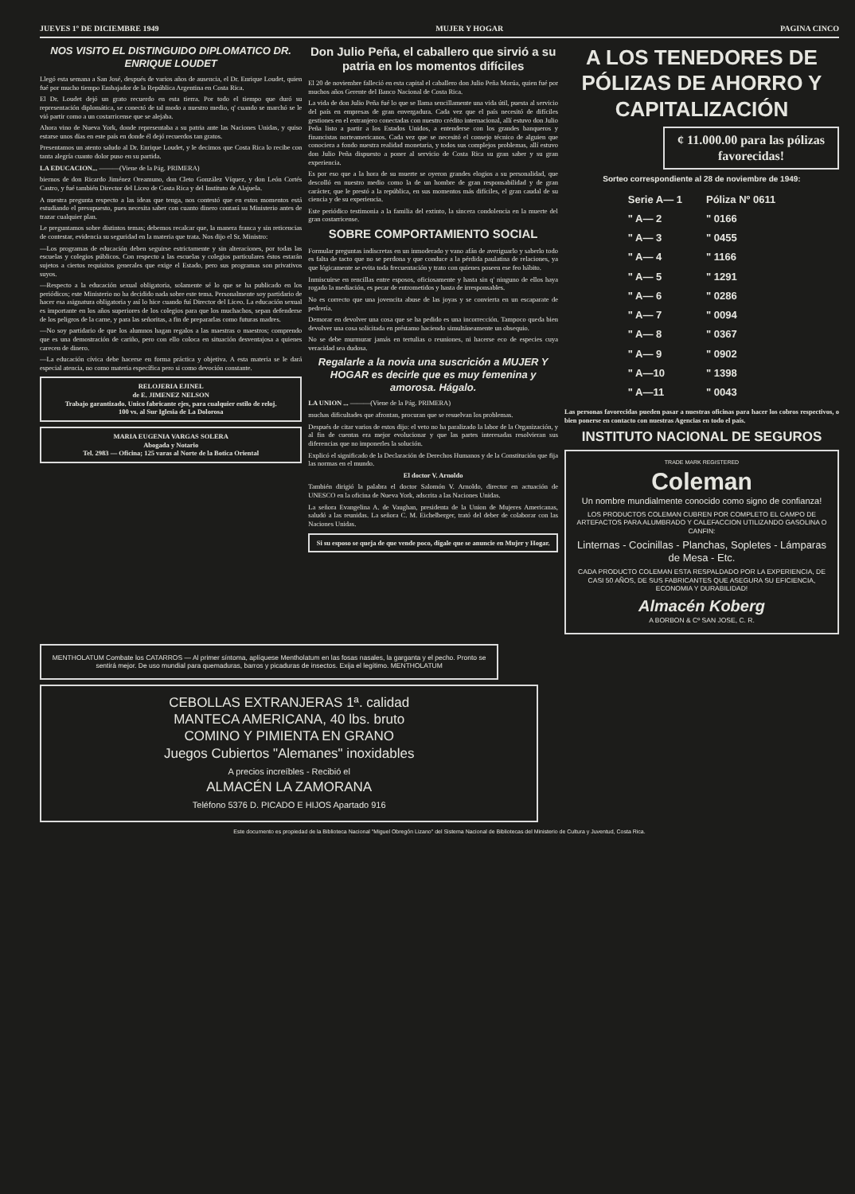JUEVES 1º DE DICIEMBRE 1949 MUJER Y HOGAR PAGINA CINCO
NOS VISITO EL DISTINGUIDO DIPLOMATICO DR. ENRIQUE LOUDET
Llegó esta semana a San José, después de varios años de ausencia, el Dr. Enrique Loudet, quien fué por mucho tiempo Embajador de la República Argentina en Costa Rica.
El Dr. Loudet dejó un grato recuerdo en esta tierra. Por todo el tiempo que duró su representación diplomática, se conectó de tal modo a nuestro medio, q' cuando se marchó se le vió partir como a un costarricense que se alejaba.
Ahora vino de Nueva York, donde representaba a su patria ante las Naciones Unidas, y quiso estarse unos días en este país en donde él dejó recuerdos tan gratos.
Presentamos un atento saludo al Dr. Enrique Loudet, y le decimos que Costa Rica lo recibe con tanta alegría cuanto dolor puso en su partida.
LA EDUCACION... ———(Viene de la Pág. PRIMERA)
biernos de don Ricardo Jiménez Oreamuno, don Cleto González Víquez, y don León Cortés Castro, y fué también Director del Liceo de Costa Rica y del Instituto de Alajuela.
A nuestra pregunta respecto a las ideas que tenga, nos contestó que en estos momentos está estudiando el presupuesto, pues necesita saber con cuanto dinero contará su Ministerio antes de trazar cualquier plan.
Le preguntamos sobre distintos temas; debemos recalcar que, la manera franca y sin reticencias de contestar, evidencia su seguridad en la materia que trata. Nos dijo el Sr. Ministro:
—Los programas de educación deben seguirse estrictamente y sin alteraciones, por todas las escuelas y colegios públicos. Con respecto a las escuelas y colegios particulares éstos estarán sujetos a ciertos requisitos generales que exige el Estado, pero sus programas son privativos suyos.
—Respecto a la educación sexual obligatoria, solamente sé lo que se ha publicado en los periódicos; este Ministerio no ha decidido nada sobre este tema. Personalmente soy partidario de hacer esa asignatura obligatoria y así lo hice cuando fuí Director del Liceo. La educación sexual es importante en los años superiores de los colegios para que los muchachos, sepan defenderse de los peligros de la carne, y para las señoritas, a fin de prepararlas como futuras madres.
—No soy partidario de que los alumnos hagan regalos a las maestras o maestros; comprendo que es una demostración de cariño, pero con ello coloca en situación desventajosa a quienes carecen de dinero.
—La educación cívica debe hacerse en forma práctica y objetiva. A esta materia se le dará especial atencia, no como materia específica pero si como devoción constante.
RELOJERIA EJINEL
de E. JIMENEZ NELSON
Trabajo garantizado. Unico fabricante ejes, para cualquier estilo de reloj.
100 vs. al Sur Iglesia de La Dolorosa
MARIA EUGENIA VARGAS SOLERA
Abogada y Notario
Tel. 2983 — Oficina; 125 varas al Norte de la Botica Oriental
Don Julio Peña, el caballero que sirvió a su patria en los momentos difíciles
El 20 de noviembre falleció en esta capital el caballero don Julio Peña Morúa, quien fué por muchos años Gerente del Banco Nacional de Costa Rica.
La vida de don Julio Peña fué lo que se llama sencillamente una vida útil, puesta al servicio del país en empresas de gran envergadura. Cada vez que el país necesitó de difíciles gestiones en el extranjero conectadas con nuestro crédito internacional, allí estuvo don Julio Peña listo a partir a los Estados Unidos, a entenderse con los grandes banqueros y financistas norteamericanos. Cada vez que se necesitó el consejo técnico de alguien que conociera a fondo nuestra realidad monetaria, y todos sus complejos problemas, allí estuvo don Julio Peña dispuesto a poner al servicio de Costa Rica su gran saber y su gran experiencia.
Es por eso que a la hora de su muerte se oyeron grandes elogios a su personalidad, que descolló en nuestro medio como la de un hombre de gran responsabilidad y de gran carácter, que le prestó a la república, en sus momentos más difíciles, el gran caudal de su ciencia y de su experiencia.
Este periódico testimonia a la familia del extinto, la sincera condolencia en la muerte del gran costarricense.
SOBRE COMPORTAMIENTO SOCIAL
Formular preguntas indiscretas en un inmoderado y vano afán de averiguarlo y saberlo todo es falta de tacto que no se perdona y que conduce a la pérdida paulatina de relaciones, ya que lógicamente se evita toda frecuentación y trato con quienes poseen ese feo hábito.
Inmiscuirse en rencillas entre esposos, oficiosamente y hasta sin q' ninguno de ellos haya rogado la mediación, es pecar de entrometidos y hasta de irresponsables.
No es correcto que una jovencita abuse de las joyas y se convierta en un escaparate de pedrería.
Demorar en devolver una cosa que se ha pedido es una incorrección. Tampoco queda bien devolver una cosa solicitada en préstamo haciendo simultáneamente un obsequio.
No se debe murmurar jamás en tertulias o reuniones, ni hacerse eco de especies cuya veracidad sea dudosa.
Regalarle a la novia una suscrición a MUJER Y HOGAR es decirle que es muy femenina y amorosa. Hágalo.
LA UNION ... ———(Viene de la Pág. PRIMERA)
muchas dificultades que afrontan, procuran que se resuelvan los problemas.
Después de citar varios de estos dijo: el veto no ha paralizado la labor de la Organización, y al fin de cuentas era mejor evolucionar y que las partes interesadas resolvieran sus diferencias que no imponerles la solución.
Explicó el significado de la Declaración de Derechos Humanos y de la Constitución que fija las normas en el mundo.
El doctor V. Arnoldo
También dirigió la palabra el doctor Salomón V. Arnoldo, director en actuación de UNESCO en la oficina de Nueva York, adscrita a las Naciones Unidas.
La señora Evangelina A. de Vaughan, presidenta de la Union de Mujeres Americanas, saludó a las reunidas. La señora C. M. Eichelberger, trató del deber de colaborar con las Naciones Unidas.
Si su esposo se queja de que vende poco, dígale que se anuncie en Mujer y Hogar.
A LOS TENEDORES DE PÓLIZAS DE AHORRO Y CAPITALIZACIÓN
¢ 11.000.00 para las pólizas favorecidas!
Sorteo correspondiente al 28 de noviembre de 1949:
| Serie A— 1 | Póliza Nº 0611 |
| " A— 2 | " 0166 |
| " A— 3 | " 0455 |
| " A— 4 | " 1166 |
| " A— 5 | " 1291 |
| " A— 6 | " 0286 |
| " A— 7 | " 0094 |
| " A— 8 | " 0367 |
| " A— 9 | " 0902 |
| " A—10 | " 1398 |
| " A—11 | " 0043 |
Las personas favorecidas pueden pasar a nuestras oficinas para hacer los cobros respectivos, o bien ponerse en contacto con nuestras Agencias en todo el país.
INSTITUTO NACIONAL DE SEGUROS
TRADE MARK REGISTERED
Coleman
Un nombre mundialmente conocido como signo de confianza!
LOS PRODUCTOS COLEMAN CUBREN POR COMPLETO EL CAMPO DE ARTEFACTOS PARA ALUMBRADO Y CALEFACCION UTILIZANDO GASOLINA O CANFIN:
Linternas - Cocinillas - Planchas, Sopletes - Lámparas de Mesa - Etc.
CADA PRODUCTO COLEMAN ESTA RESPALDADO POR LA EXPERIENCIA, DE CASI 50 AÑOS, DE SUS FABRICANTES QUE ASEGURA SU EFICIENCIA, ECONOMIA Y DURABILIDAD!
Almacén Koberg
A BORBON & Cº SAN JOSE, C. R.
MENTHOLATUM Combate los CATARROS — Al primer síntoma, aplíquese Mentholatum en las fosas nasales, la garganta y el pecho. Pronto se sentirá mejor. De uso mundial para quemaduras, barros y picaduras de insectos. Exija el legítimo. MENTHOLATUM
CEBOLLAS EXTRANJERAS 1ª. calidad
MANTECA AMERICANA, 40 lbs. bruto
COMINO Y PIMIENTA EN GRANO
Juegos Cubiertos "Alemanes" inoxidables
A precios increíbles - Recibió el
ALMACÉN LA ZAMORANA
Teléfono 5376 D. PICADO E HIJOS Apartado 916
Este documento es propiedad de la Biblioteca Nacional "Miguel Obregón Lizano" del Sistema Nacional de Bibliotecas del Ministerio de Cultura y Juventud, Costa Rica.